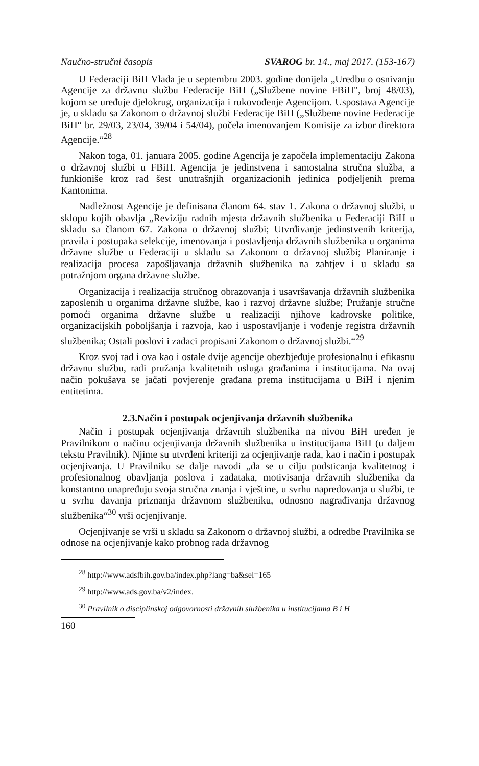Naučno-stručni časopis SVAROG br. 14., maj 2017. (153-167)
U Federaciji BiH Vlada je u septembru 2003. godine donijela „Uredbu o osnivanju Agencije za državnu službu Federacije BiH („Službene novine FBiH", broj 48/03), kojom se uređuje djelokrug, organizacija i rukovođenje Agencijom. Uspostava Agencije je, u skladu sa Zakonom o državnoj službi Federacije BiH („Službene novine Federacije BiH“ br. 29/03, 23/04, 39/04 i 54/04), počela imenovanjem Komisije za izbor direktora Agencije.“<sup>28</sup>
Nakon toga, 01. januara 2005. godine Agencija je započela implementaciju Zakona o državnoj službi u FBiH. Agencija je jedinstvena i samostalna stručna služba, a funkioniše kroz rad šest unutrašnjih organizacionih jedinica podjeljenih prema Kantonima.
Nadležnost Agencije je definisana članom 64. stav 1. Zakona o državnoj službi, u sklopu kojih obavlja „Reviziju radnih mjesta državnih službenika u Federaciji BiH u skladu sa članom 67. Zakona o državnoj službi; Utvrđivanje jedinstvenih kriterija, pravila i postupaka selekcije, imenovanja i postavljenja državnih službenika u organima državne službe u Federaciji u skladu sa Zakonom o državnoj službi; Planiranje i realizacija procesa zapošljavanja državnih službenika na zahtjev i u skladu sa potražnjom organa državne službe.
Organizacija i realizacija stručnog obrazovanja i usavršavanja državnih službenika zaposlenih u organima državne službe, kao i razvoj državne službe; Pružanje stručne pomoći organima državne službe u realizaciji njihove kadrovske politike, organizacijskih poboljšanja i razvoja, kao i uspostavljanje i vođenje registra državnih službenika; Ostali poslovi i zadaci propisani Zakonom o državnoj službi.“<sup>29</sup>
Kroz svoj rad i ova kao i ostale dvije agencije obezbjeđuje profesionalnu i efikasnu državnu službu, radi pružanja kvalitetnih usluga građanima i institucijama. Na ovaj način pokušava se jačati povjerenje građana prema institucijama u BiH i njenim entitetima.
2.3.Način i postupak ocjenjivanja državnih službenika
Način i postupak ocjenjivanja državnih službenika na nivou BiH uređen je Pravilnikom o načinu ocjenjivanja državnih službenika u institucijama BiH (u daljem tekstu Pravilnik). Njime su utvrđeni kriteriji za ocjenjivanje rada, kao i način i postupak ocjenjivanja. U Pravilniku se dalje navodi „da se u cilju podsticanja kvalitetnog i profesionalnog obavljanja poslova i zadataka, motivisanja državnih službenika da konstantno unapređuju svoja stručna znanja i vještine, u svrhu napredovanja u službi, te u svrhu davanja priznanja državnom službeniku, odnosno nagrađivanja državnog službenika“<sup>30</sup> vrši ocjenjivanje.
Ocjenjivanje se vrši u skladu sa Zakonom o državnoj službi, a odredbe Pravilnika se odnose na ocjenjivanje kako probnog rada državnog
<sup>28</sup> http://www.adsfbih.gov.ba/index.php?lang=ba&sel=165
<sup>29</sup> http://www.ads.gov.ba/v2/index.
<sup>30</sup> Pravilnik o disciplinskoj odgovornosti državnih službenika u institucijama B i H
160